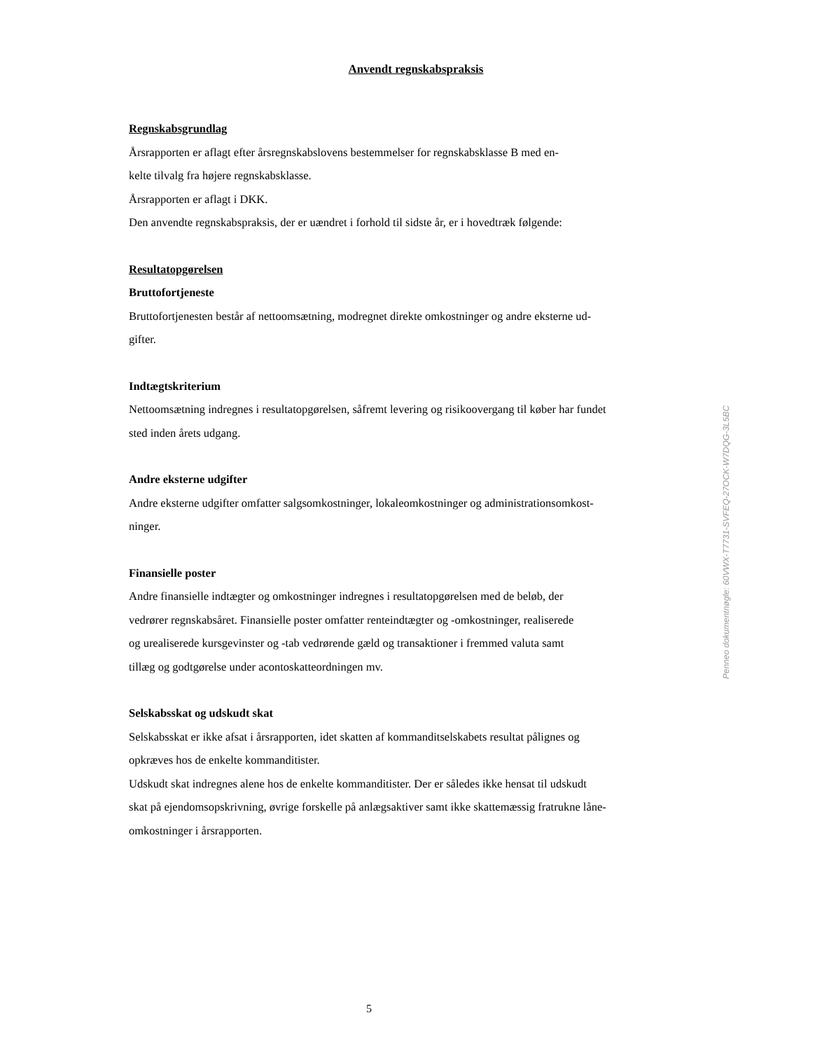Anvendt regnskabspraksis
Regnskabsgrundlag
Årsrapporten er aflagt efter årsregnskabslovens bestemmelser for regnskabsklasse B med en-
kelte tilvalg fra højere regnskabsklasse.
Årsrapporten er aflagt i DKK.
Den anvendte regnskabspraksis, der er uændret i forhold til sidste år, er i hovedtræk følgende:
Resultatopgørelsen
Bruttofortjeneste
Bruttofortjenesten består af nettoomsætning, modregnet direkte omkostninger og andre eksterne ud-
gifter.
Indtægtskriterium
Nettoomsætning indregnes i resultatopgørelsen, såfremt levering og risikoovergang til køber har fundet
sted inden årets udgang.
Andre eksterne udgifter
Andre eksterne udgifter omfatter salgsomkostninger, lokaleomkostninger og administrationsomkost-
ninger.
Finansielle poster
Andre finansielle indtægter og omkostninger indregnes i resultatopgørelsen med de beløb, der
vedrører regnskabsåret. Finansielle poster omfatter renteindtægter og -omkostninger, realiserede
og urealiserede kursgevinster og -tab vedrørende gæld og transaktioner i fremmed valuta samt
tillæg og godtgørelse under acontoskatteordningen mv.
Selskabsskat og udskudt skat
Selskabsskat er ikke afsat i årsrapporten, idet skatten af kommanditselskabets resultat pålignes og
opkræves hos de enkelte kommanditister.
Udskudt skat indregnes alene hos de enkelte kommanditister. Der er således ikke hensat til udskudt
skat på ejendomsopskrivning, øvrige forskelle på anlægsaktiver samt ikke skattemæssig fratrukne låne-
omkostninger i årsrapporten.
Penneo dokumentnøgle: 60VWX-T7731-SVFEQ-27OCK-W7DQG-3L5BC
5